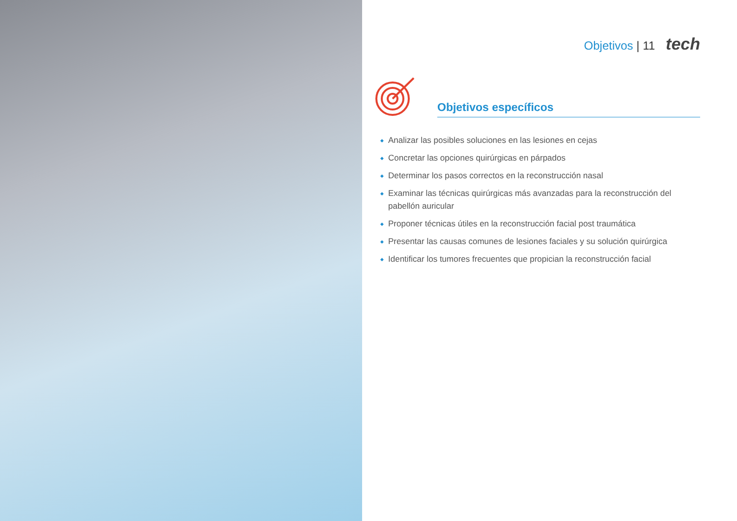Objetivos | 11 tech
Objetivos específicos
◆ Analizar las posibles soluciones en las lesiones en cejas
◆ Concretar las opciones quirúrgicas en párpados
◆ Determinar los pasos correctos en la reconstrucción nasal
◆ Examinar las técnicas quirúrgicas más avanzadas para la reconstrucción del pabellón auricular
◆ Proponer técnicas útiles en la reconstrucción facial post traumática
◆ Presentar las causas comunes de lesiones faciales y su solución quirúrgica
◆ Identificar los tumores frecuentes que propician la reconstrucción facial